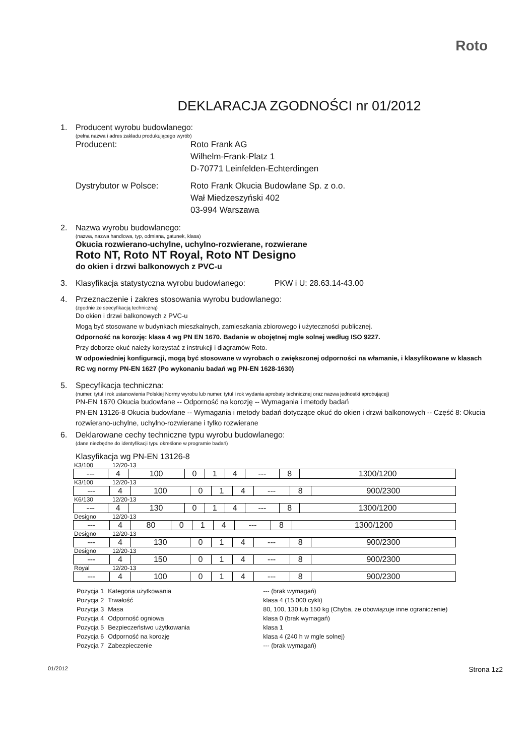Roto
DEKLARACJA ZGODNOŚCI nr 01/2012
1. Producent wyrobu budowlanego:
(pełna nazwa i adres zakładu produkującego wyrób)
Producent: Roto Frank AG
Wilhelm-Frank-Platz 1
D-70771 Leinfelden-Echterdingen
Dystrybutor w Polsce: Roto Frank Okucia Budowlane Sp. z o.o.
Wał Miedzeszyński 402
03-994 Warszawa
2. Nazwa wyrobu budowlanego:
(nazwa, nazwa handlowa, typ, odmiana, gatunek, klasa)
Okucia rozwierano-uchylne, uchylno-rozwierane, rozwierane
Roto NT, Roto NT Royal, Roto NT Designo
do okien i drzwi balkonowych z PVC-u
3. Klasyfikacja statystyczna wyrobu budowlanego: PKW i U: 28.63.14-43.00
4. Przeznaczenie i zakres stosowania wyrobu budowlanego:
(zgodnie ze specyfikacją techniczną)
Do okien i drzwi balkonowych z PVC-u
Mogą być stosowane w budynkach mieszkalnych, zamieszkania zbiorowego i użyteczności publicznej.
Odporność na korozję: klasa 4 wg PN EN 1670. Badanie w obojętnej mgle solnej według ISO 9227.
Przy doborze okuć należy korzystać z instrukcji i diagramów Roto.
W odpowiedniej konfiguracji, mogą być stosowane w wyrobach o zwiększonej odporności na włamanie, i klasyfikowane w klasach RC wg normy PN-EN 1627 (Po wykonaniu badań wg PN-EN 1628-1630)
5. Specyfikacja techniczna:
(numer, tytuł i rok ustanowienia Polskiej Normy wyrobu lub numer, tytuł i rok wydania aprobaty technicznej oraz nazwa jednostki aprobującej)
PN-EN 1670 Okucia budowlane -- Odporność na korozję -- Wymagania i metody badań
PN-EN 13126-8 Okucia budowlane -- Wymagania i metody badań dotyczące okuć do okien i drzwi balkonowych -- Część 8: Okucia rozwierano-uchylne, uchylno-rozwierane i tylko rozwierane
6. Deklarowane cechy techniczne typu wyrobu budowlanego:
(dane niezbędne do identyfikacji typu określone w programie badań)
Klasyfikacja wg PN-EN 13126-8
K3/100 12/20-13
| --- | 4 | 100 | 0 | 1 | 4 | --- | 8 | 1300/1200 |
K3/100 12/20-13
| --- | 4 | 100 | 0 | 1 | 4 | --- | 8 | 900/2300 |
K6/130 12/20-13
| --- | 4 | 130 | 0 | 1 | 4 | --- | 8 | 1300/1200 |
Designo 12/20-13
| --- | 4 | 80 | 0 | 1 | 4 | --- | 8 | 1300/1200 |
Designo 12/20-13
| --- | 4 | 130 | 0 | 1 | 4 | --- | 8 | 900/2300 |
Designo 12/20-13
| --- | 4 | 150 | 0 | 1 | 4 | --- | 8 | 900/2300 |
Royal 12/20-13
| --- | 4 | 100 | 0 | 1 | 4 | --- | 8 | 900/2300 |
| Pozycja 1 | Kategoria użytkowania | --- (brak wymagań) |
| Pozycja 2 | Trwałość | klasa 4 (15 000 cykli) |
| Pozycja 3 | Masa | 80, 100, 130 lub 150 kg (Chyba, że obowiązuje inne ograniczenie) |
| Pozycja 4 | Odporność ogniowa | klasa 0 (brak wymagań) |
| Pozycja 5 | Bezpieczeństwo użytkowania | klasa 1 |
| Pozycja 6 | Odporność na korozję | klasa 4 (240 h w mgle solnej) |
| Pozycja 7 | Zabezpieczenie | --- (brak wymagań) |
01/2012 Strona 1z2